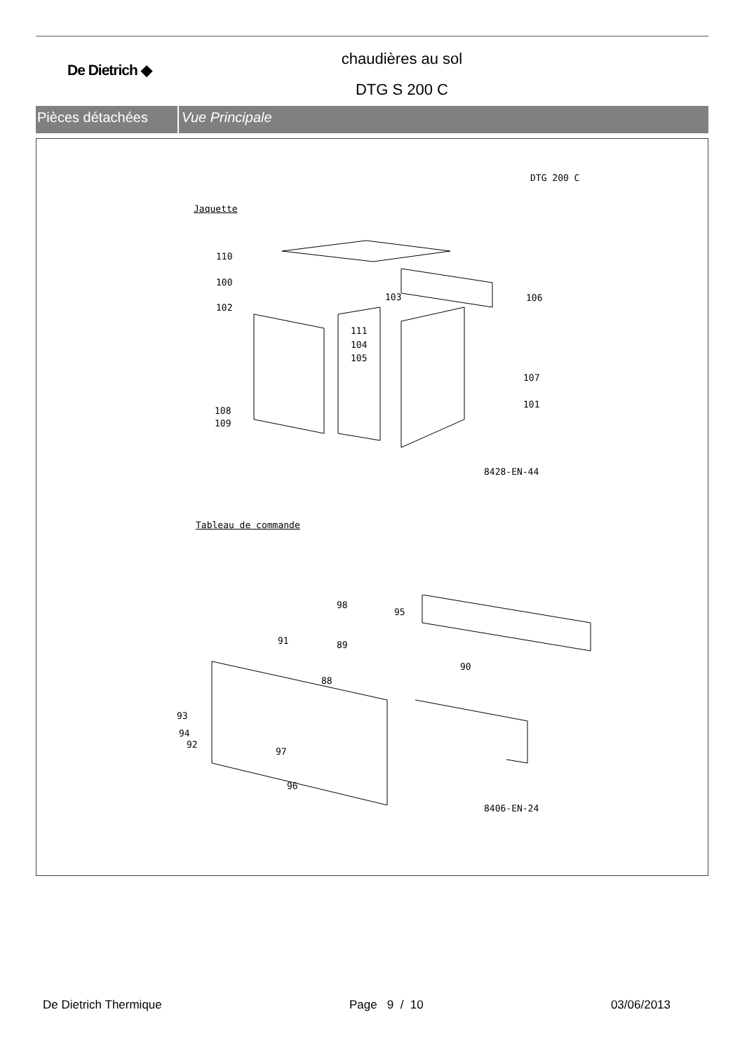De Dietrich ◆
chaudières au sol
DTG S 200 C
Pièces détachées Vue Principale
DTG 200 C
Jaquette
110
100
102
103 106
111
104
105
107
101
108
109
8428-EN-44
Tableau de commande
98
95
91 89
90
88
93
94
92
97
96
8406-EN-24
De Dietrich Thermique Page 9 / 10 03/06/2013